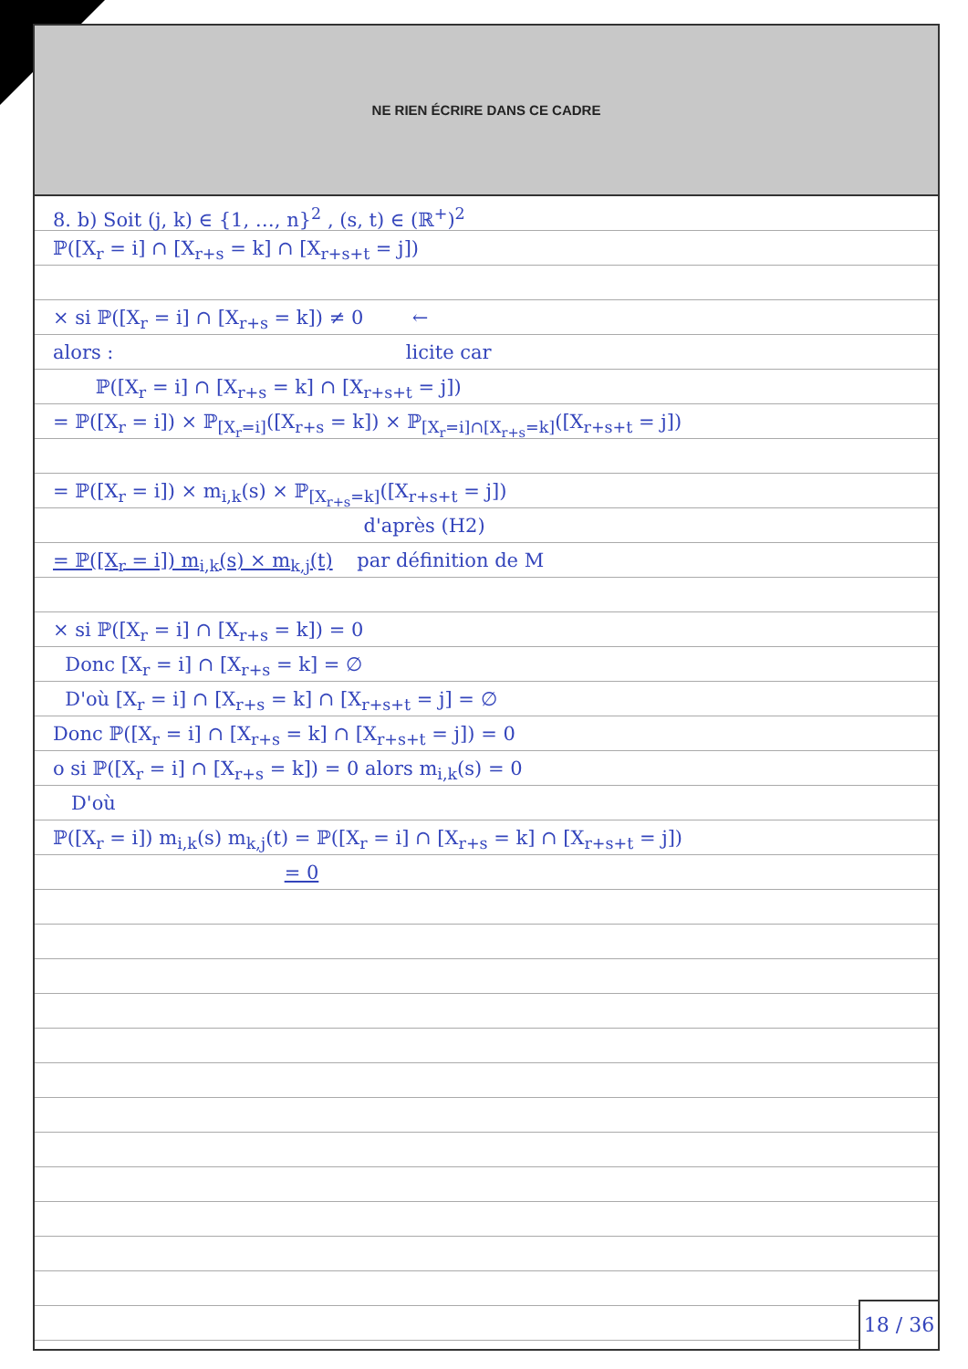NE RIEN ÉCRIRE DANS CE CADRE
8. b) Soit (j, k) ∈ {1, …, n}<sup>2</sup> , (s, t) ∈ (ℝ<sup>+</sup>)<sup>2</sup>
ℙ([X<sub>r</sub> = i] ∩ [X<sub>r+s</sub> = k] ∩ [X<sub>r+s+t</sub> = j])
× si ℙ([X<sub>r</sub> = i] ∩ [X<sub>r+s</sub> = k]) ≠ 0 ←
alors : licite car
ℙ([X<sub>r</sub> = i] ∩ [X<sub>r+s</sub> = k] ∩ [X<sub>r+s+t</sub> = j])
= ℙ([X<sub>r</sub> = i]) × ℙ<sub>[X<sub>r</sub>=i]</sub>([X<sub>r+s</sub> = k]) × ℙ<sub>[X<sub>r</sub>=i]∩[X<sub>r+s</sub>=k]</sub>([X<sub>r+s+t</sub> = j])
= ℙ([X<sub>r</sub> = i]) × m<sub>i,k</sub>(s) × ℙ<sub>[X<sub>r+s</sub>=k]</sub>([X<sub>r+s+t</sub> = j])
d'après (H2)
= ℙ([X<sub>r</sub> = i]) m<sub>i,k</sub>(s) × m<sub>k,j</sub>(t) par définition de M
× si ℙ([X<sub>r</sub> = i] ∩ [X<sub>r+s</sub> = k]) = 0
Donc [X<sub>r</sub> = i] ∩ [X<sub>r+s</sub> = k] = ∅
D'où [X<sub>r</sub> = i] ∩ [X<sub>r+s</sub> = k] ∩ [X<sub>r+s+t</sub> = j] = ∅
Donc ℙ([X<sub>r</sub> = i] ∩ [X<sub>r+s</sub> = k] ∩ [X<sub>r+s+t</sub> = j]) = 0
o si ℙ([X<sub>r</sub> = i] ∩ [X<sub>r+s</sub> = k]) = 0 alors m<sub>i,k</sub>(s) = 0
D'où
ℙ([X<sub>r</sub> = i]) m<sub>i,k</sub>(s) m<sub>k,j</sub>(t) = ℙ([X<sub>r</sub> = i] ∩ [X<sub>r+s</sub> = k] ∩ [X<sub>r+s+t</sub> = j])
= 0
18 / 36